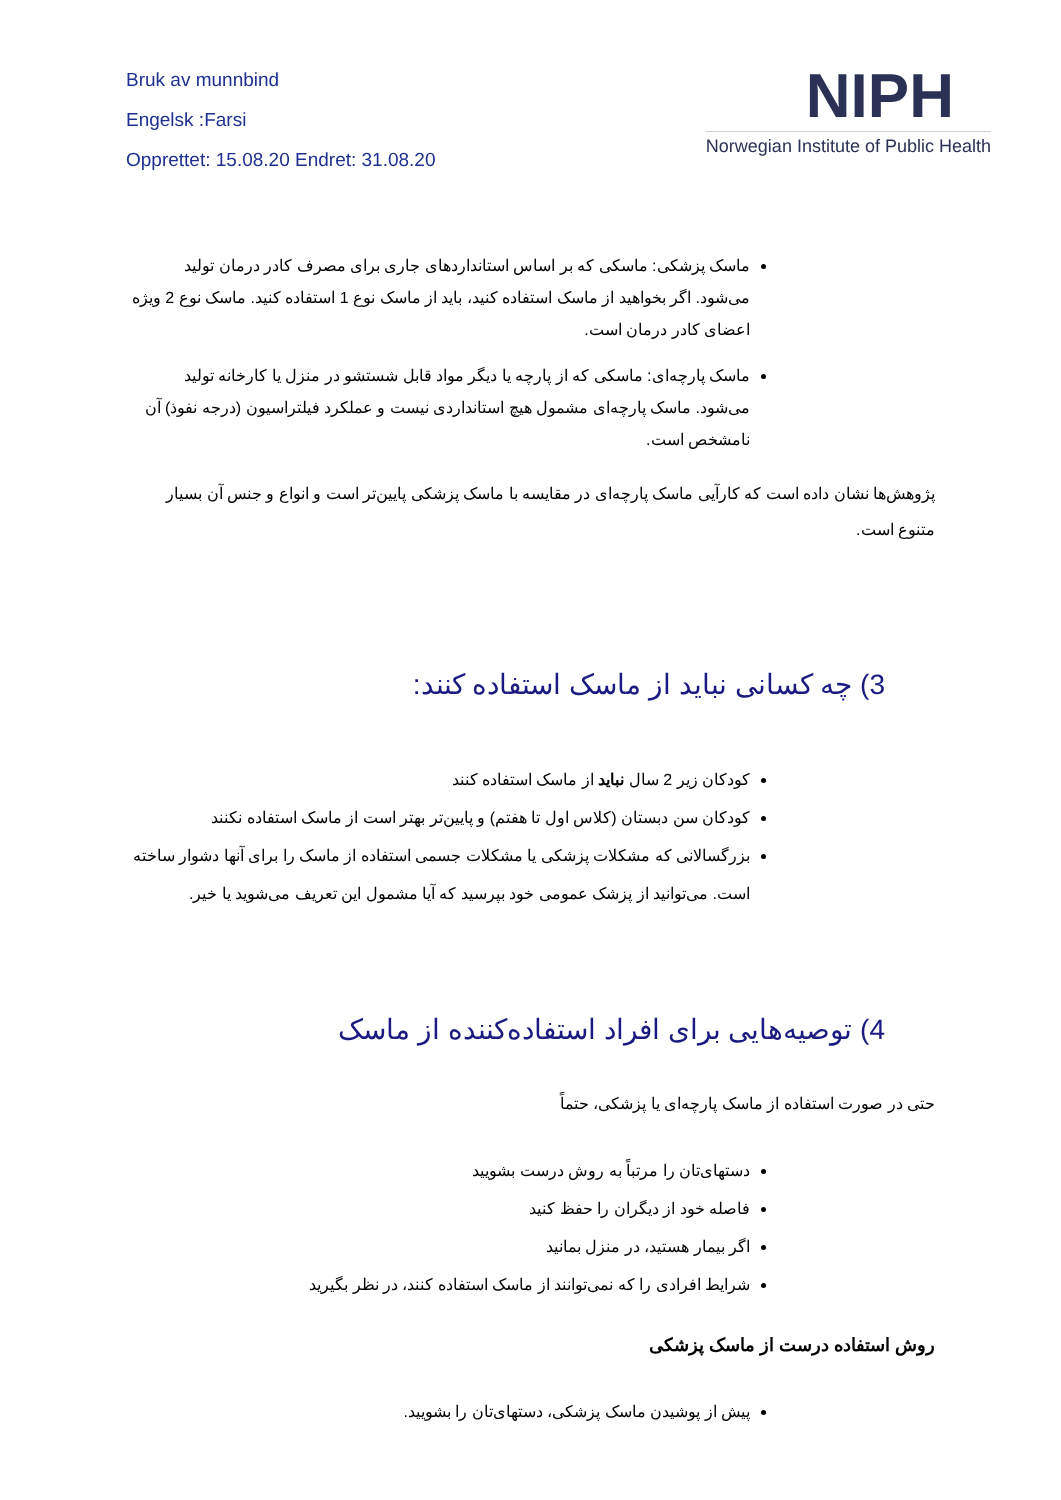Bruk av munnbind
Engelsk :Farsi
Opprettet: 15.08.20 Endret: 31.08.20
NIPH
Norwegian Institute of Public Health
ماسک پزشکی: ماسکی که بر اساس استانداردهای جاری برای مصرف کادر درمان تولید می‌شود. اگر بخواهید از ماسک استفاده کنید، باید از ماسک نوع 1 استفاده کنید. ماسک نوع 2 ویژه اعضای کادر درمان است.
ماسک پارچه‌ای: ماسکی که از پارچه یا دیگر مواد قابل شستشو در منزل یا کارخانه تولید می‌شود. ماسک پارچه‌ای مشمول هیچ استانداردی نیست و عملکرد فیلتراسیون (درجه نفوذ) آن نامشخص است.
پژوهش‌ها نشان داده است که کارآیی ماسک پارچه‌ای در مقایسه با ماسک پزشکی پایین‌تر است و انواع و جنس آن بسیار متنوع است.
3) چه کسانی نباید از ماسک استفاده کنند:
کودکان زیر 2 سال نباید از ماسک استفاده کنند
کودکان سن دبستان (کلاس اول تا هفتم) و پایین‌تر بهتر است از ماسک استفاده نکنند
بزرگسالانی که مشکلات پزشکی یا مشکلات جسمی استفاده از ماسک را برای آنها دشوار ساخته است. می‌توانید از پزشک عمومی خود بپرسید که آیا مشمول این تعریف می‌شوید یا خیر.
4) توصیه‌هایی برای افراد استفاده‌کننده از ماسک
حتی در صورت استفاده از ماسک پارچه‌ای یا پزشکی، حتماً
دستهای‌تان را مرتباً به روش درست بشویید
فاصله خود از دیگران را حفظ کنید
اگر بیمار هستید، در منزل بمانید
شرایط افرادی را که نمی‌توانند از ماسک استفاده کنند، در نظر بگیرید
روش استفاده درست از ماسک پزشکی
پیش از پوشیدن ماسک پزشکی، دستهای‌تان را بشویید.